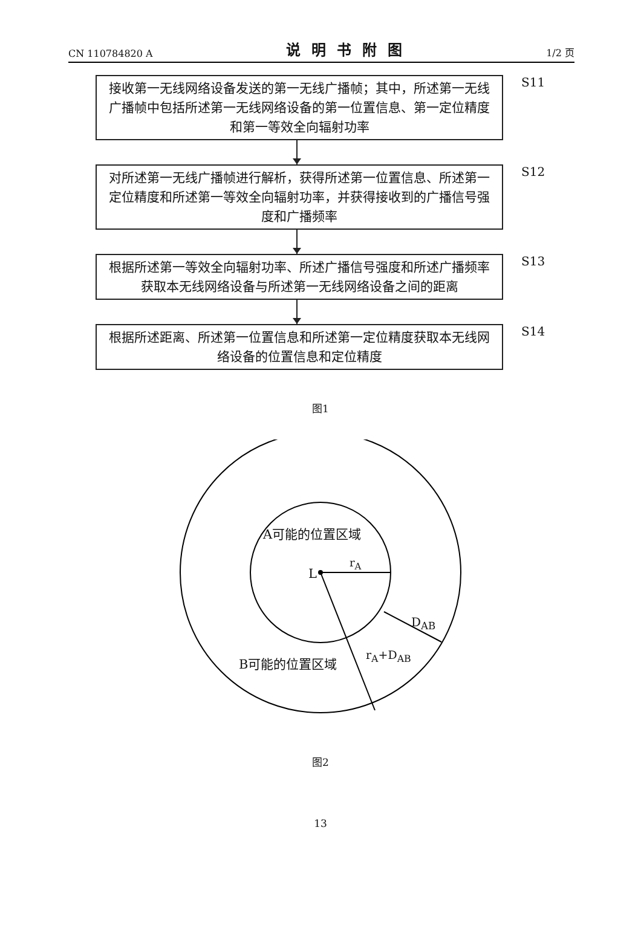CN 110784820 A 说明书附图 1/2 页
接收第一无线网络设备发送的第一无线广播帧；其中，所述第一无线广播帧中包括所述第一无线网络设备的第一位置信息、第一定位精度和第一等效全向辐射功率
S11
对所述第一无线广播帧进行解析，获得所述第一位置信息、所述第一定位精度和所述第一等效全向辐射功率，并获得接收到的广播信号强度和广播频率
S12
根据所述第一等效全向辐射功率、所述广播信号强度和所述广播频率获取本无线网络设备与所述第一无线网络设备之间的距离
S13
根据所述距离、所述第一位置信息和所述第一定位精度获取本无线网络设备的位置信息和定位精度
S14
图1
A可能的位置区域
L
r<sub>A</sub>
D<sub>AB</sub>
B可能的位置区域 r<sub>A</sub>+D<sub>AB</sub>
图2
13